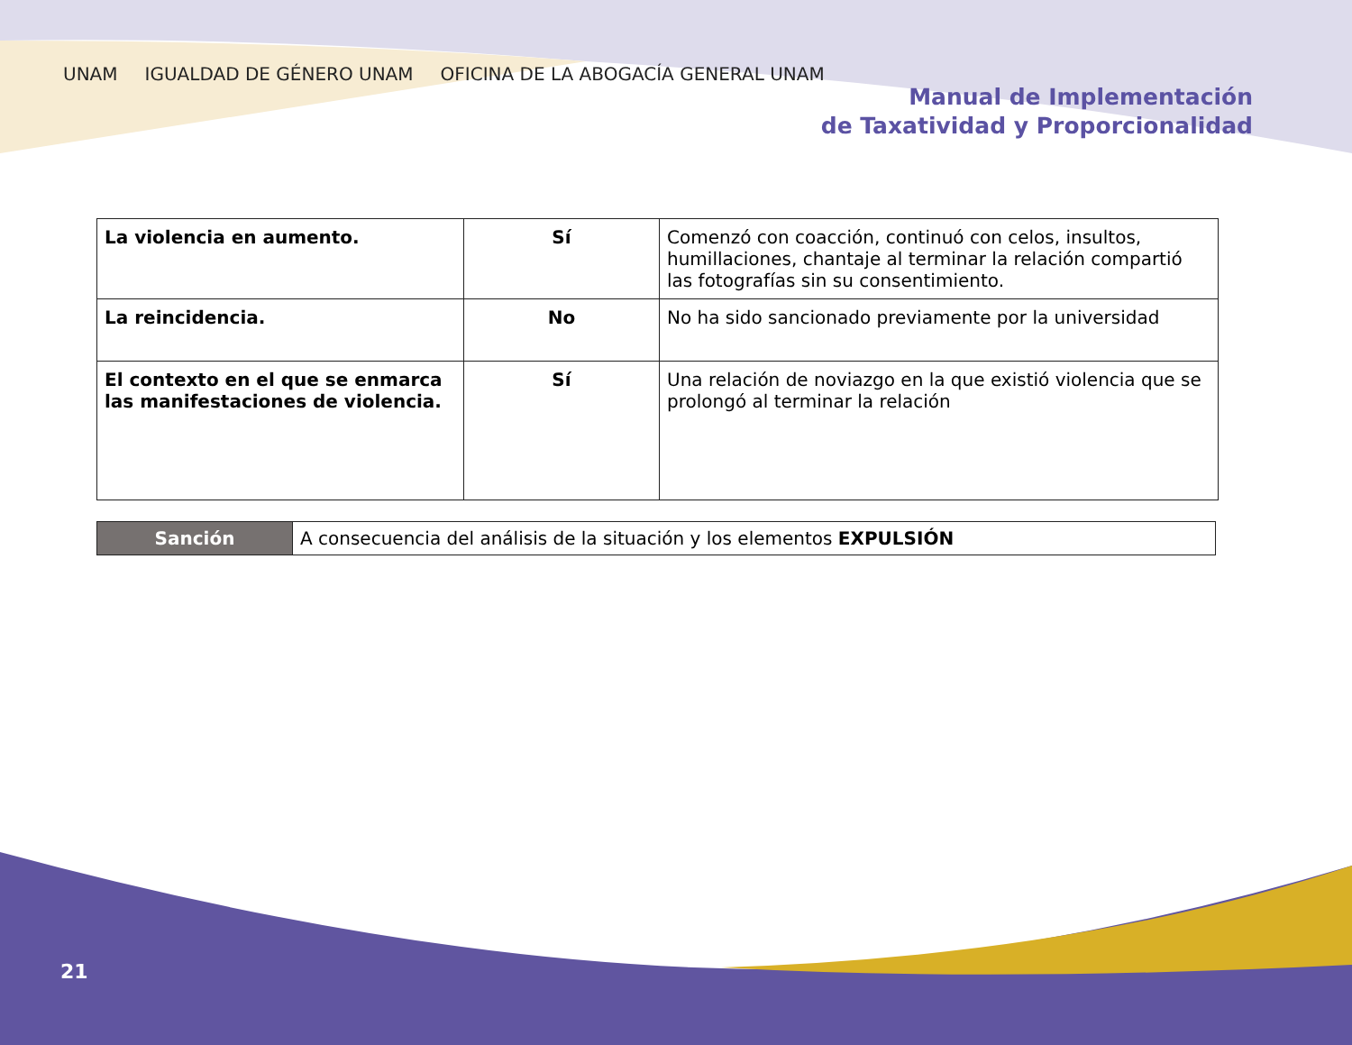UNAM IGUALDAD DE GÉNERO UNAM OFICINA DE LA ABOGACÍA GENERAL UNAM
Manual de Implementación
de Taxatividad y Proporcionalidad
| La violencia en aumento. | Sí | Comenzó con coacción, continuó con celos, insultos, humillaciones, chantaje al terminar la relación compartió las fotografías sin su consentimiento. |
| La reincidencia. | No | No ha sido sancionado previamente por la universidad |
| El contexto en el que se enmarca las manifestaciones de violencia. | Sí | Una relación de noviazgo en la que existió violencia que se prolongó al terminar la relación |
| Sanción | A consecuencia del análisis de la situación y los elementos EXPULSIÓN |
21